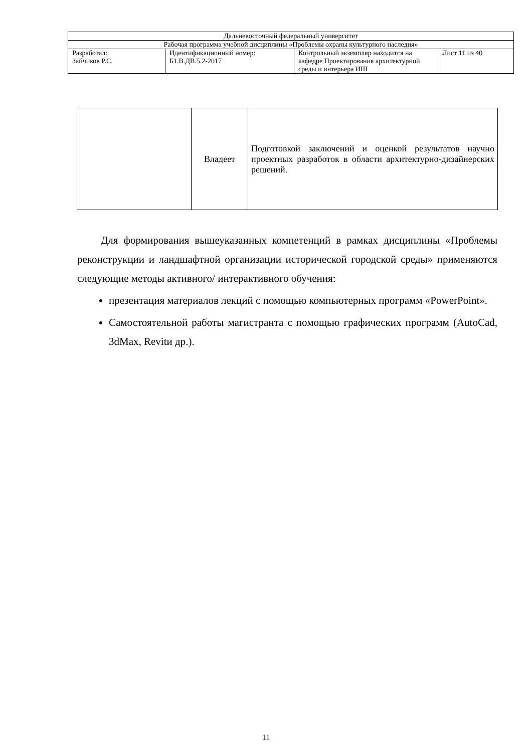| Дальневосточный федеральный университет | | | |
| Рабочая программа учебной дисциплины «Проблемы охраны культурного наследия» | | | |
| Разработал: Зайчиков Р.С. | Идентификационный номер: Б1.В.ДВ.5.2-2017 | Контрольный экземпляр находится на кафедре Проектирования архитектурной среды и интерьера ИШ | Лист 11 из 40 |
| | Владеет | Подготовкой заключений и оценкой результатов научно проектных разработок в области архитектурно-дизайнерских решений. |
Для формирования вышеуказанных компетенций в рамках дисциплины «Проблемы реконструкции и ландшафтной организации исторической городской среды» применяются следующие методы активного/ интерактивного обучения:
презентация материалов лекций с помощью компьютерных программ «PowerPoint».
Самостоятельной работы магистранта с помощью графических программ (AutoCad, 3dMax, Revitи др.).
11